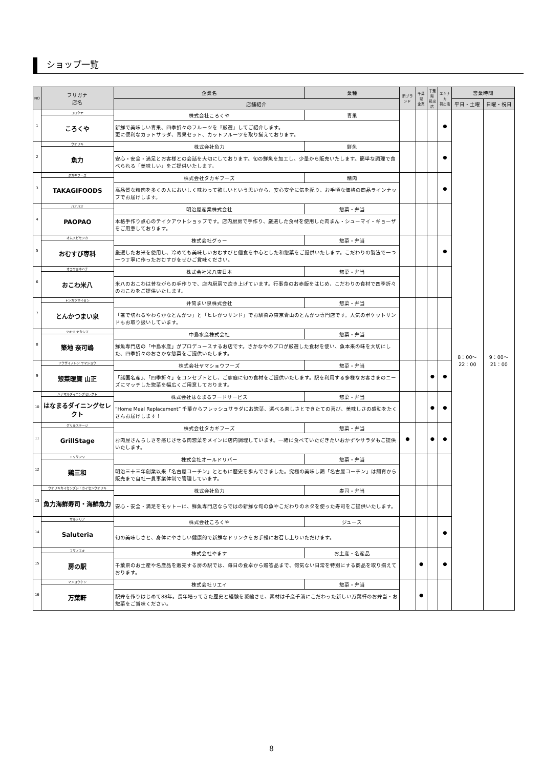ショップ一覧
| NO | フリガナ 店名 | 企業名 | 業種 | 新ブランド | 千葉県 企業 | 千葉県 初出店 | エキナカ 初出店 | 営業時間 | |
| --- | --- | --- | --- | --- | --- | --- | --- | --- | --- |
| | | 店舗紹介 | | | | | | 平日・土曜 | 日曜・祝日 |
| 1 | コロクヤ | 株式会社ころくや | 青果 | | | | ● | 8：00～22：00 | 9：00～21：00 |
| | ころくや | | | | | | | | |
| | | 新鮮で美味しい青果、四季折々のフルーツを『厳選』してご紹介します。 更に便利なカットサラダ、青果セット、カットフルーツを取り揃えております。 | | | | | | | |
| 2 | ウオリキ | 株式会社魚力 | 鮮魚 | | | | ● | | |
| | 魚力 | | | | | | | | |
| | | 安心・安全・満足とお客様との会話を大切にしております。旬の鮮魚を加工し、少量から販売いたします。簡単な調理で食べられる「美味しい」をご提供いたします。 | | | | | | | |
| 3 | タカギフーズ | 株式会社タカギフーズ | 精肉 | | | | ● | | |
| | TAKAGIFOODS | | | | | | | | |
| | | 高品質な精肉を多くの人においしく味わって欲しいという思いから、安心安全に気を配り、お手頃な価格の商品ラインナップでお届けします。 | | | | | | | |
| 4 | パオパオ | 明治屋産業株式会社 | 惣菜・弁当 | | | | | | |
| | PAOPAO | | | | | | | | |
| | | 本格手作り点心のテイクアウトショップです。店内厨房で手作り、厳選した食材を使用した肉まん・シューマイ・ギョーザをご用意しております。 | | | | | | | |
| 5 | オムスビセンカ | 株式会社グゥー | 惣菜・弁当 | | | | ● | | |
| | おむすび専科 | | | | | | | | |
| | | 厳選したお米を使用し、冷めても美味しいおむすびと個食を中心とした和惣菜をご提供いたします。こだわりの製法で一つ一つ丁寧に作ったおむすびをぜひご賞味ください。 | | | | | | | |
| 6 | オコワヨネハチ | 株式会社米八東日本 | 惣菜・弁当 | | | | | | |
| | おこわ米八 | | | | | | | | |
| | | 米八のおこわは昔ながらの手作りで、店内厨房で炊き上げています。行事食のお赤飯をはじめ、こだわりの食材で四季折々のおこわをご提供いたします。 | | | | | | | |
| 7 | トンカツマイセン | 井筒まい泉株式会社 | 惣菜・弁当 | | | | | | |
| | とんかつまい泉 | | | | | | | | |
| | | 「箸で切れるやわらかなとんかつ」と「ヒレかつサンド」でお馴染み東京青山のとんかつ専門店です。人気のポケットサンドもお取り扱いしています。 | | | | | | | |
| 8 | ツキジ ナカシマ | 中島水産株式会社 | 惣菜・弁当 | | | | | | |
| | 築地 奈可嶋 | | | | | | | | |
| | | 鮮魚専門店の「中島水産」がプロデュースするお店です。さかなやのプロが厳選した食材を使い、魚本来の味を大切にした、四季折々のおさかな惣菜をご提供いたします。 | | | | | | | |
| 9 | ソウザイノレン ヤマショウ | 株式会社ヤマショウフーズ | 惣菜・弁当 | | | ● | ● | | |
| | 惣菜暖簾 山正 | | | | | | | | |
| | | 「諸国名産」、「四季折々」をコンセプトとし、ご家庭に旬の食材をご提供いたします。駅を利用する多様なお客さまのニーズにマッチした惣菜を幅広くご用意しております。 | | | | | | | |
| 10 | ハナマルダイニングセレクト | 株式会社はなまるフードサービス | 惣菜・弁当 | | | ● | ● | | |
| | はなまるダイニングセレクト | | | | | | | | |
| | | “Home Meal Replacement” 千葉からフレッシュサラダにお惣菜、選べる楽しさとできたての喜び、美味しさの感動をたくさんお届けします！ | | | | | | | |
| 11 | グリルステージ | 株式会社タカギフーズ | 惣菜・弁当 | ● | | ● | ● | | |
| | GrillStage | | | | | | | | |
| | | お肉屋さんらしさを感じさせる肉惣菜をメインに店内調理しています。一緒に食べていただきたいおかずやサラダもご提供いたします。 | | | | | | | |
| 12 | トリサンワ | 株式会社オールドリバー | 惣菜・弁当 | | | | | | |
| | 鶏三和 | | | | | | | | |
| | | 明治三十三年創業以来「名古屋コーチン」とともに歴史を歩んできました。究極の美味し鶏「名古屋コーチン」は飼育から販売まで自社一貫事業体制で管理しています。 | | | | | | | |
| 13 | ウオリキカイセンズシ・カイセンウオリキ | 株式会社魚力 | 寿司・弁当 | | | | | | |
| | 魚力海鮮寿司・海鮮魚力 | | | | | | | | |
| | | 安心・安全・満足をモットーに、鮮魚専門店ならではの新鮮な旬の魚やこだわりのネタを使った寿司をご提供いたします。 | | | | | | | |
| 14 | サルテリア | 株式会社ころくや | ジュース | | | | ● | | |
| | Saluteria | | | | | | | | |
| | | 旬の美味しさと、身体にやさしい健康的で新鮮なドリンクをお手軽にお召し上りいただけます。 | | | | | | | |
| 15 | フサノエキ | 株式会社やます | お土産・名産品 | | ● | | ● | | |
| | 房の駅 | | | | | | | | |
| | | 千葉県のお土産や名産品を販売する房の駅では、毎日の食卓から贈答品まで、何気ない日常を特別にする商品を取り揃えております。 | | | | | | | |
| 16 | マンヨウケン | 株式会社リエイ | 惣菜・弁当 | | ● | | | | |
| | 万葉軒 | | | | | | | | |
| | | 駅弁を作りはじめて88年。長年培ってきた歴史と経験を凝縮させ、素材は千産千消にこだわった新しい万葉軒のお弁当・お惣菜をご賞味ください。 | | | | | | | |
8